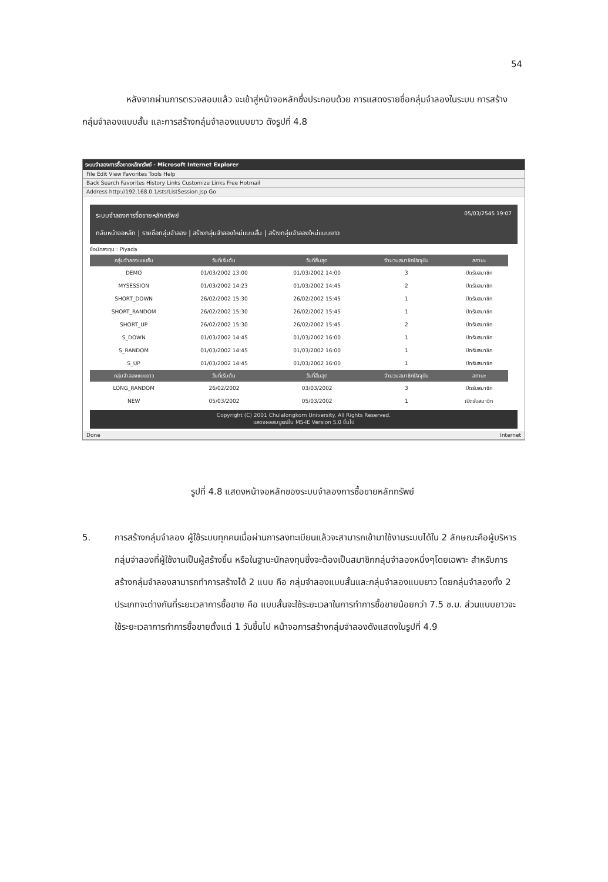54
     หลังจากผ่านการตรวจสอบแล้ว จะเข้าสู่หน้าจอหลักซึ่งประกอบด้วย การแสดงรายชื่อกลุ่มจำลองในระบบ การสร้างกลุ่มจำลองแบบสั้น และการสร้างกลุ่มจำลองแบบยาว ดังรูปที่ 4.8
ระบบจำลองการซื้อขายหลักทรัพย์ - Microsoft Internet Explorer
File Edit View Favorites Tools Help
Back Search Favorites History Links Customize Links Free Hotmail
Address http://192.168.0.1/sts/ListSession.jsp Go
ระบบจำลองการซื้อขายหลักทรัพย์ 05/03/2545 19:07
กลับหน้าจอหลัก | รายชื่อกลุ่มจำลอง | สร้างกลุ่มจำลองใหม่แบบสั้น | สร้างกลุ่มจำลองใหม่แบบยาว
ชื่อนักลงทุน : Piyada
| กลุ่มจำลองแบบสั้น | วันที่เริ่มต้น | วันที่สิ้นสุด | จำนวนสมาชิกปัจจุบัน | สถานะ |
| --- | --- | --- | --- | --- |
| DEMO | 01/03/2002 13:00 | 01/03/2002 14:00 | 3 | ปิดรับสมาชิก |
| MYSESSION | 01/03/2002 14:23 | 01/03/2002 14:45 | 2 | ปิดรับสมาชิก |
| SHORT_DOWN | 26/02/2002 15:30 | 26/02/2002 15:45 | 1 | ปิดรับสมาชิก |
| SHORT_RANDOM | 26/02/2002 15:30 | 26/02/2002 15:45 | 1 | ปิดรับสมาชิก |
| SHORT_UP | 26/02/2002 15:30 | 26/02/2002 15:45 | 2 | ปิดรับสมาชิก |
| S_DOWN | 01/03/2002 14:45 | 01/03/2002 16:00 | 1 | ปิดรับสมาชิก |
| S_RANDOM | 01/03/2002 14:45 | 01/03/2002 16:00 | 1 | ปิดรับสมาชิก |
| S_UP | 01/03/2002 14:45 | 01/03/2002 16:00 | 1 | ปิดรับสมาชิก |
| กลุ่มจำลองแบบยาว | วันที่เริ่มต้น | วันที่สิ้นสุด | จำนวนสมาชิกปัจจุบัน | สถานะ |
| LONG_RANDOM | 26/02/2002 | 03/03/2002 | 3 | ปิดรับสมาชิก |
| NEW | 05/03/2002 | 05/03/2002 | 1 | เปิดรับสมาชิก |
Copyright (C) 2001 Chulalongkorn University. All Rights Reserved.
แสดงผลสมบูรณ์ใน MS-IE Version 5.0 ขึ้นไป
Done Internet
รูปที่ 4.8 แสดงหน้าจอหลักของระบบจำลองการซื้อขายหลักทรัพย์
5. การสร้างกลุ่มจำลอง ผู้ใช้ระบบทุกคนเมื่อผ่านการลงทะเบียนแล้วจะสามารถเข้ามาใช้งานระบบได้ใน 2 ลักษณะคือผู้บริหารกลุ่มจำลองที่ผู้ใช้งานเป็นผู้สร้างขึ้น หรือในฐานะนักลงทุนซึ่งจะต้องเป็นสมาชิกกลุ่มจำลองหนึ่งๆโดยเฉพาะ สำหรับการสร้างกลุ่มจำลองสามารถทำการสร้างได้ 2 แบบ คือ กลุ่มจำลองแบบสั้นและกลุ่มจำลองแบบยาว โดยกลุ่มจำลองทั้ง 2 ประเภทจะต่างกันที่ระยะเวลาการซื้อขาย คือ แบบสั้นจะใช้ระยะเวลาในการทำการซื้อขายน้อยกว่า 7.5 ช.ม. ส่วนแบบยาวจะใช้ระยะเวลาการทำการซื้อขายตั้งแต่ 1 วันขึ้นไป หน้าจอการสร้างกลุ่มจำลองดังแสดงในรูปที่ 4.9